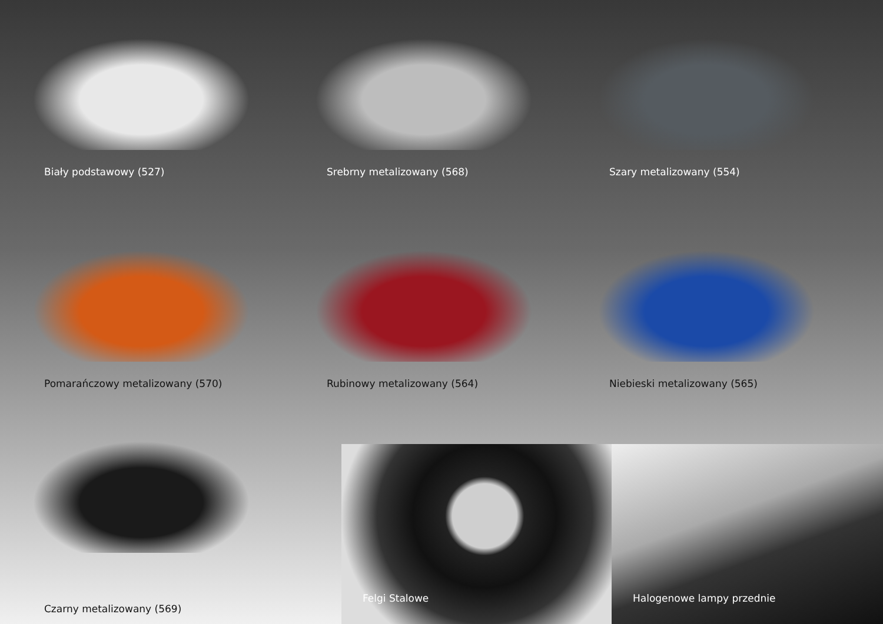Biały podstawowy (527)
Srebrny metalizowany (568)
Szary metalizowany (554)
Pomarańczowy metalizowany (570)
Rubinowy metalizowany (564)
Niebieski metalizowany (565)
Czarny metalizowany (569)
Felgi Stalowe
Halogenowe lampy przednie